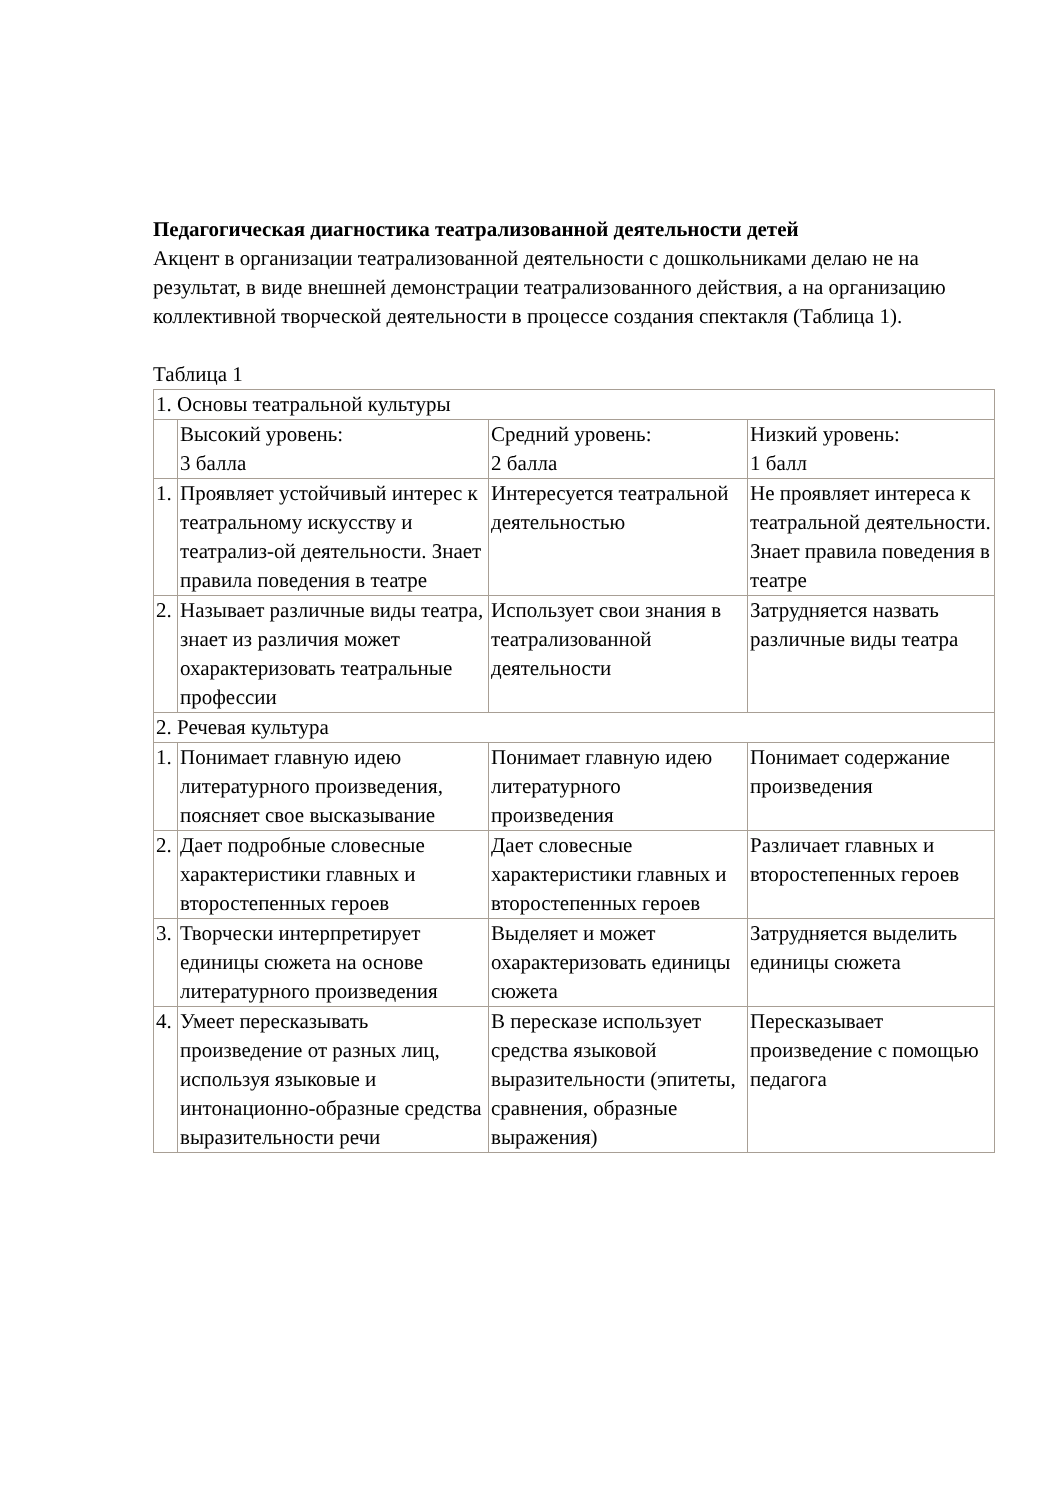Педагогическая диагностика театрализованной деятельности детей
Акцент в организации театрализованной деятельности с дошкольниками делаю не на результат, в виде внешней демонстрации театрализованного действия, а на организацию коллективной творческой деятельности в процессе создания спектакля (Таблица 1).
Таблица 1
| 1. Основы театральной культуры | | | |
| | Высокий уровень: 3 балла | Средний уровень: 2 балла | Низкий уровень: 1 балл |
| 1. | Проявляет устойчивый интерес к театральному искусству и театрализ-ой деятельности. Знает правила поведения в театре | Интересуется театральной деятельностью | Не проявляет интереса к театральной деятельности. Знает правила поведения в театре |
| 2. | Называет различные виды театра, знает из различия может охарактеризовать театральные профессии | Использует свои знания в театрализованной деятельности | Затрудняется назвать различные виды театра |
| 2. Речевая культура | | | |
| 1. | Понимает главную идею литературного произведения, поясняет свое высказывание | Понимает главную идею литературного произведения | Понимает содержание произведения |
| 2. | Дает подробные словесные характеристики главных и второстепенных героев | Дает словесные характеристики главных и второстепенных героев | Различает главных и второстепенных героев |
| 3. | Творчески интерпретирует единицы сюжета на основе литературного произведения | Выделяет и может охарактеризовать единицы сюжета | Затрудняется выделить единицы сюжета |
| 4. | Умеет пересказывать произведение от разных лиц, используя языковые и интонационно-образные средства выразительности речи | В пересказе использует средства языковой выразительности (эпитеты, сравнения, образные выражения) | Пересказывает произведение с помощью педагога |